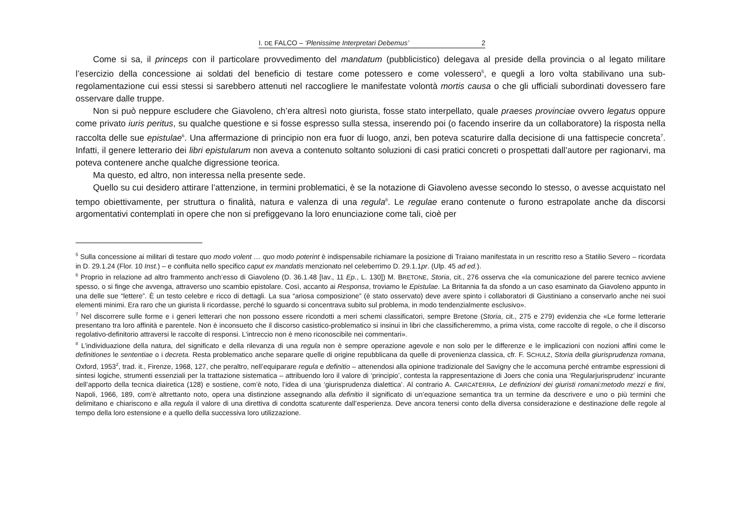I. DE FALCO – ‘Plenissime Interpretari Debemus’ 2
Come si sa, il princeps con il particolare provvedimento del mandatum (pubblicistico) delegava al preside della provincia o al legato militare l’esercizio della concessione ai soldati del beneficio di testare come potessero e come volessero<sup>5</sup>, e quegli a loro volta stabilivano una sub-regolamentazione cui essi stessi si sarebbero attenuti nel raccogliere le manifestate volontà mortis causa o che gli ufficiali subordinati dovessero fare osservare dalle truppe.
Non si può neppure escludere che Giavoleno, ch’era altresì noto giurista, fosse stato interpellato, quale praeses provinciae ovvero legatus oppure come privato iuris peritus, su qualche questione e si fosse espresso sulla stessa, inserendo poi (o facendo inserire da un collaboratore) la risposta nella raccolta delle sue epistulae<sup>6</sup>. Una affermazione di principio non era fuor di luogo, anzi, ben poteva scaturire dalla decisione di una fattispecie concreta<sup>7</sup>. Infatti, il genere letterario dei libri epistularum non aveva a contenuto soltanto soluzioni di casi pratici concreti o prospettati dall’autore per ragionarvi, ma poteva contenere anche qualche digressione teorica.
Ma questo, ed altro, non interessa nella presente sede.
Quello su cui desidero attirare l’attenzione, in termini problematici, è se la notazione di Giavoleno avesse secondo lo stesso, o avesse acquistato nel tempo obiettivamente, per struttura o finalità, natura e valenza di una regula<sup>8</sup>. Le regulae erano contenute o furono estrapolate anche da discorsi argomentativi contemplati in opere che non si prefiggevano la loro enunciazione come tali, cioè per
<sup>5</sup> Sulla concessione ai militari di testare quo modo volent … quo modo poterint è indispensabile richiamare la posizione di Traiano manifestata in un rescritto reso a Statilio Severo – ricordata in D. 29.1.24 (Flor. 10 Inst.) – e confluita nello specifico caput ex mandatis menzionato nel celeberrimo D. 29.1.1pr. (Ulp. 45 ad ed.).
<sup>6</sup> Proprio in relazione ad altro frammento anch’esso di Giavoleno (D. 36.1.48 [Iav., 11 Ep., L. 130]) M. BRETONE, Storia, cit., 276 osserva che «la comunicazione del parere tecnico avviene spesso, o si finge che avvenga, attraverso uno scambio epistolare. Così, accanto ai Responsa, troviamo le Epistulae. La Britannia fa da sfondo a un caso esaminato da Giavoleno appunto in una delle sue “lettere”. È un testo celebre e ricco di dettagli. La sua “ariosa composizione” (è stato osservato) deve avere spinto i collaboratori di Giustiniano a conservarlo anche nei suoi elementi minimi. Era raro che un giurista li ricordasse, perché lo sguardo si concentrava subito sul problema, in modo tendenzialmente esclusivo».
<sup>7</sup> Nel discorrere sulle forme e i generi letterari che non possono essere ricondotti a meri schemi classificatori, sempre Bretone (Storia, cit., 275 e 279) evidenzia che «Le forme letterarie presentano tra loro affinità e parentele. Non è inconsueto che il discorso casistico-problematico si insinui in libri che classificheremmo, a prima vista, come raccolte di regole, o che il discorso regolativo-definitorio attraversi le raccolte di responsi. L’intreccio non è meno riconoscibile nei commentari».
<sup>8</sup> L’individuazione della natura, del significato e della rilevanza di una regula non è sempre operazione agevole e non solo per le differenze e le implicazioni con nozioni affini come le definitiones le sententiae o i decreta. Resta problematico anche separare quelle di origine repubblicana da quelle di provenienza classica, cfr. F. SCHULZ, Storia della giurisprudenza romana, Oxford, 1953<sup>2</sup>, trad. it., Firenze, 1968, 127, che peraltro, nell’equiparare regula e definitio – attenendosi alla opinione tradizionale del Savigny che le accomuna perché entrambe espressioni di sintesi logiche, strumenti essenziali per la trattazione sistematica – attribuendo loro il valore di ‘principio’, contesta la rappresentazione di Joers che conia una ‘Regularjurisprudenz’ incurante dell’apporto della tecnica diairetica (128) e sostiene, com’è noto, l’idea di una ‘giurisprudenza dialettica’. Al contrario A. CARCATERRA, Le definizioni dei giuristi romani:metodo mezzi e fini, Napoli, 1966, 189, com’è altrettanto noto, opera una distinzione assegnando alla definitio il significato di un’equazione semantica tra un termine da descrivere e uno o più termini che delimitano e chiariscono e alla regula il valore di una direttiva di condotta scaturente dall’esperienza. Deve ancora tenersi conto della diversa considerazione e destinazione delle regole al tempo della loro estensione e a quello della successiva loro utilizzazione.